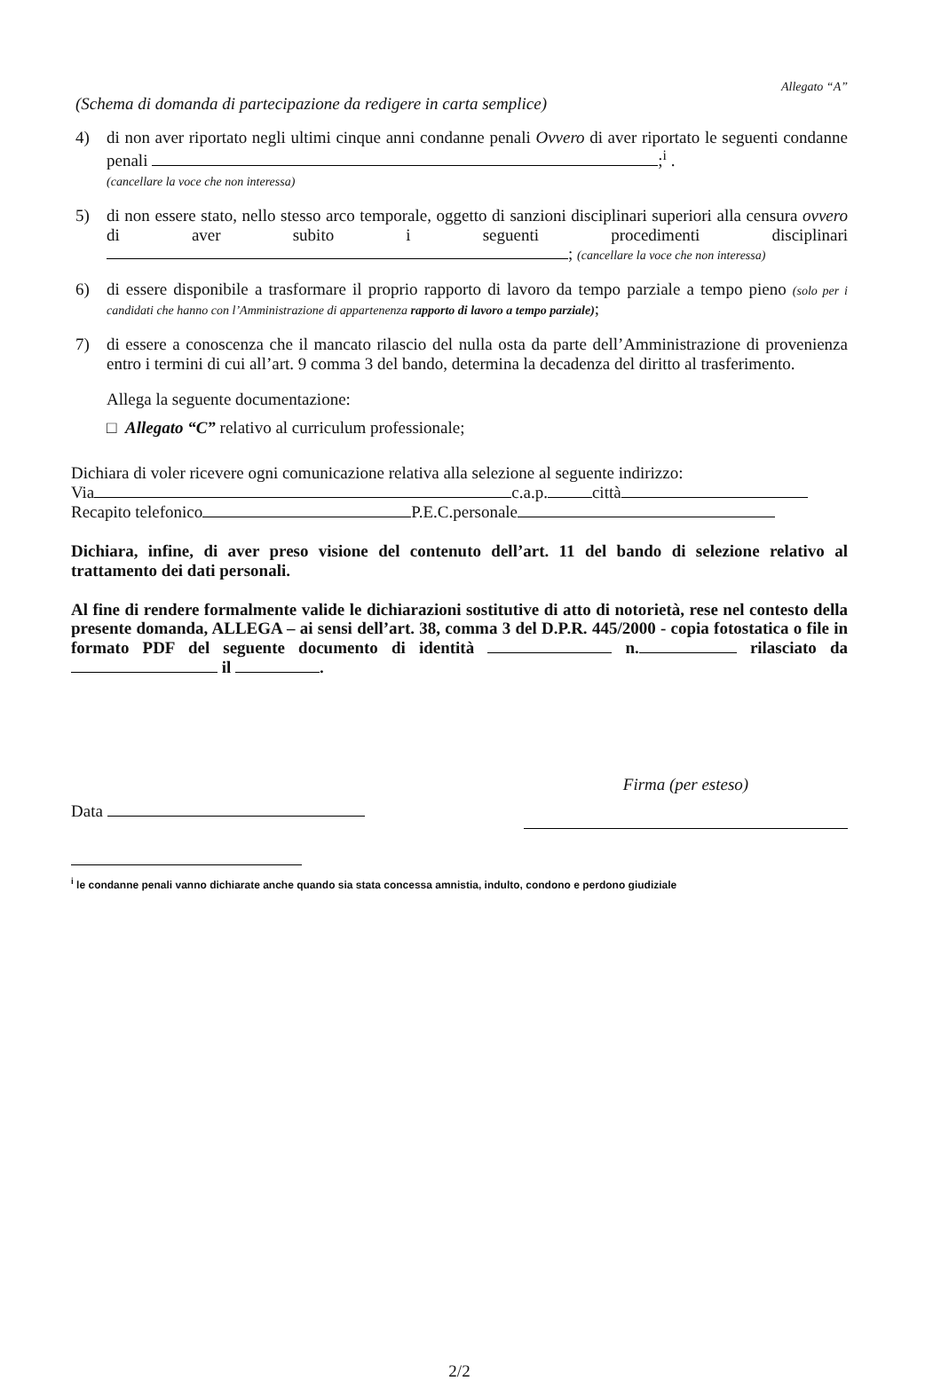Allegato “A”
(Schema di domanda di partecipazione da redigere in carta semplice)
4) di non aver riportato negli ultimi cinque anni condanne penali Ovvero di aver riportato le seguenti condanne penali ;<sup>i</sup> .
(cancellare la voce che non interessa)
5) di non essere stato, nello stesso arco temporale, oggetto di sanzioni disciplinari superiori alla censura ovvero di aver subito i seguenti procedimenti disciplinari ; (cancellare la voce che non interessa)
6) di essere disponibile a trasformare il proprio rapporto di lavoro da tempo parziale a tempo pieno (solo per i candidati che hanno con l’Amministrazione di appartenenza rapporto di lavoro a tempo parziale);
7) di essere a conoscenza che il mancato rilascio del nulla osta da parte dell’Amministrazione di provenienza entro i termini di cui all’art. 9 comma 3 del bando, determina la decadenza del diritto al trasferimento.
Allega la seguente documentazione:
□ Allegato “C” relativo al curriculum professionale;
Dichiara di voler ricevere ogni comunicazione relativa alla selezione al seguente indirizzo:
Via c.a.p. città
Recapito telefonico P.E.C.personale
Dichiara, infine, di aver preso visione del contenuto dell’art. 11 del bando di selezione relativo al trattamento dei dati personali.
Al fine di rendere formalmente valide le dichiarazioni sostitutive di atto di notorietà, rese nel contesto della presente domanda, ALLEGA – ai sensi dell’art. 38, comma 3 del D.P.R. 445/2000 - copia fotostatica o file in formato PDF del seguente documento di identità n. rilasciato da il .
Data
Firma (per esteso)
<sup>i</sup> le condanne penali vanno dichiarate anche quando sia stata concessa amnistia, indulto, condono e perdono giudiziale
2/2